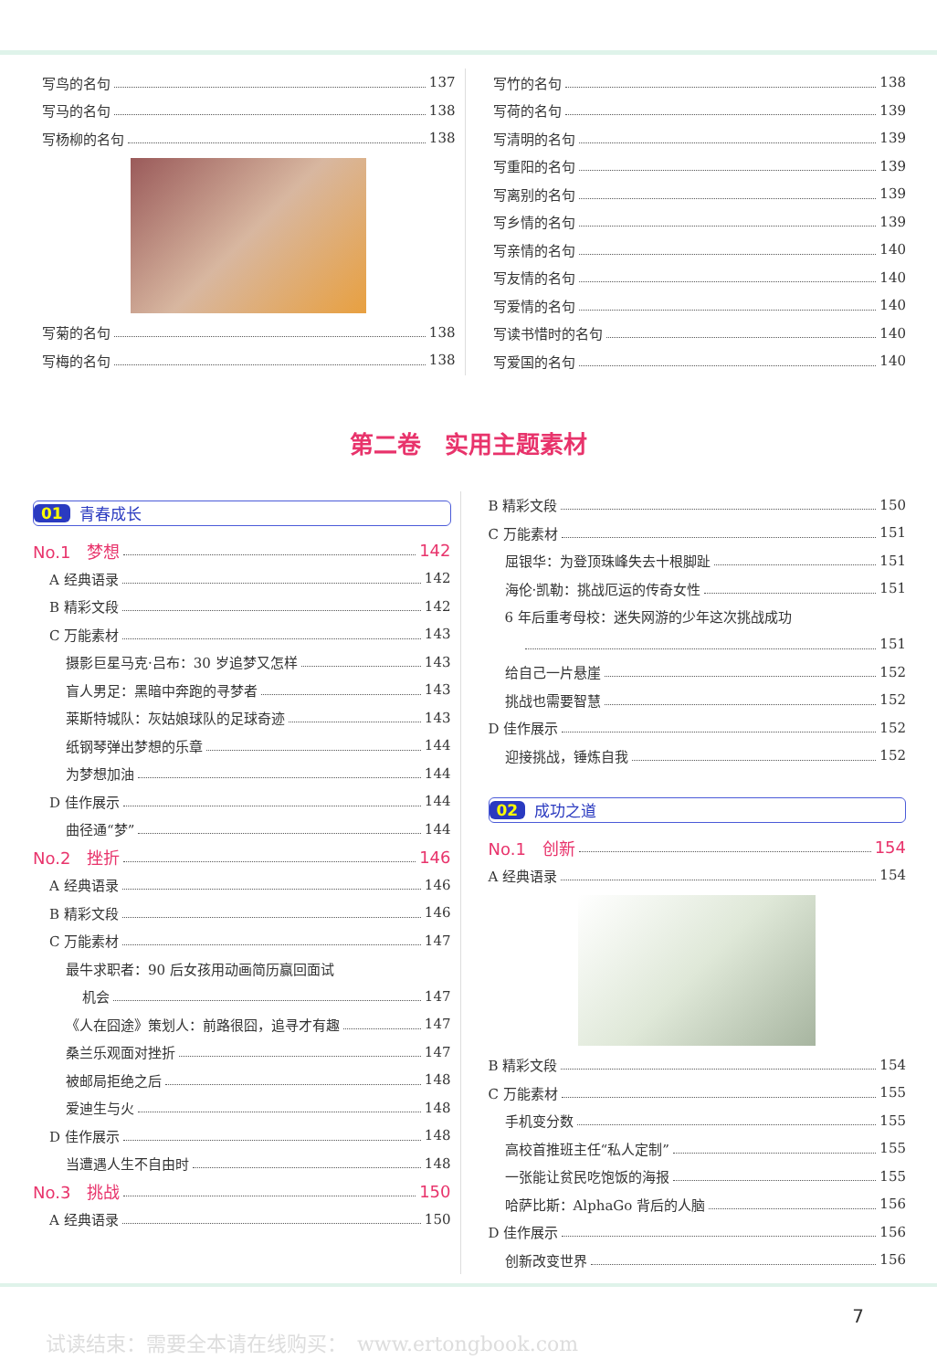写鸟的名句 137
写马的名句 138
写杨柳的名句 138
写菊的名句 138
写梅的名句 138
写竹的名句 138
写荷的名句 139
写清明的名句 139
写重阳的名句 139
写离别的名句 139
写乡情的名句 139
写亲情的名句 140
写友情的名句 140
写爱情的名句 140
写读书惜时的名句 140
写爱国的名句 140
第二卷　实用主题素材
01 青春成长
No.1　梦想 142
A 经典语录 142
B 精彩文段 142
C 万能素材 143
摄影巨星马克·吕布：30 岁追梦又怎样 143
盲人男足：黑暗中奔跑的寻梦者 143
莱斯特城队：灰姑娘球队的足球奇迹 143
纸钢琴弹出梦想的乐章 144
为梦想加油 144
D 佳作展示 144
曲径通“梦” 144
No.2　挫折 146
A 经典语录 146
B 精彩文段 146
C 万能素材 147
最牛求职者：90 后女孩用动画简历赢回面试
机会 147
《人在囧途》策划人：前路很囧，追寻才有趣 147
桑兰乐观面对挫折 147
被邮局拒绝之后 148
爱迪生与火 148
D 佳作展示 148
当遭遇人生不自由时 148
No.3　挑战 150
A 经典语录 150
B 精彩文段 150
C 万能素材 151
屈银华：为登顶珠峰失去十根脚趾 151
海伦·凯勒：挑战厄运的传奇女性 151
6 年后重考母校：迷失网游的少年这次挑战成功
151
给自己一片悬崖 152
挑战也需要智慧 152
D 佳作展示 152
迎接挑战，锤炼自我 152
02 成功之道
No.1　创新 154
A 经典语录 154
B 精彩文段 154
C 万能素材 155
手机变分数 155
高校首推班主任“私人定制” 155
一张能让贫民吃饱饭的海报 155
哈萨比斯：AlphaGo 背后的人脑 156
D 佳作展示 156
创新改变世界 156
7
试读结束：需要全本请在线购买：　www.ertongbook.com